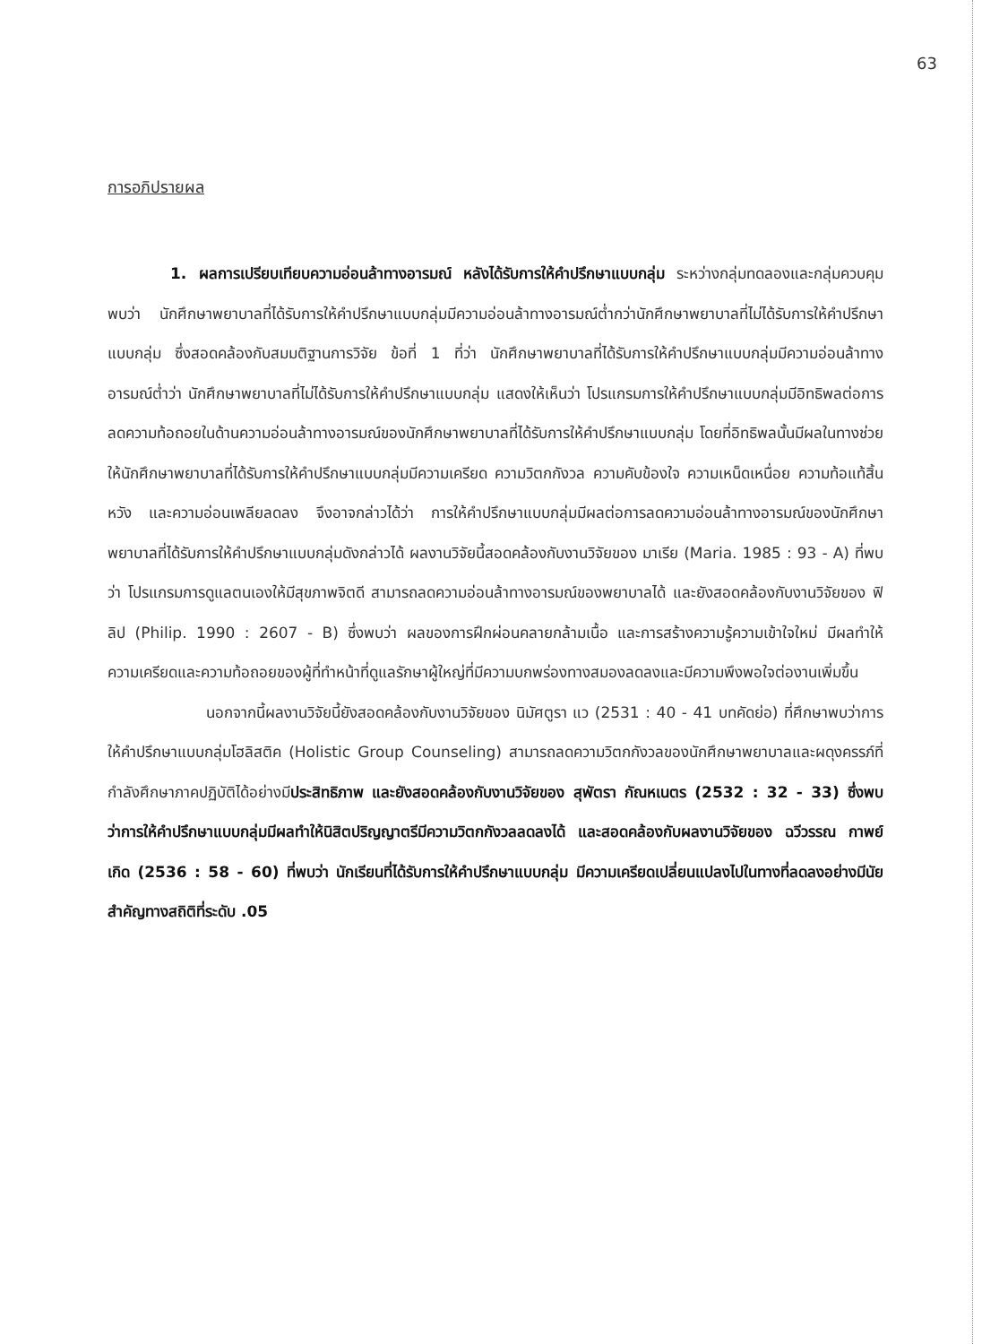63
การอภิปรายผล
1. ผลการเปรียบเทียบความอ่อนล้าทางอารมณ์ หลังได้รับการให้คำปรึกษาแบบกลุ่ม ระหว่างกลุ่มทดลองและกลุ่มควบคุม พบว่า นักศึกษาพยาบาลที่ได้รับการให้คำปรึกษาแบบกลุ่มมีความอ่อนล้าทางอารมณ์ต่ำกว่านักศึกษาพยาบาลที่ไม่ได้รับการให้คำปรึกษาแบบกลุ่ม ซึ่งสอดคล้องกับสมมติฐานการวิจัย ข้อที่ 1 ที่ว่า นักศึกษาพยาบาลที่ได้รับการให้คำปรึกษาแบบกลุ่มมีความอ่อนล้าทางอารมณ์ต่ำว่า นักศึกษาพยาบาลที่ไม่ได้รับการให้คำปรึกษาแบบกลุ่ม แสดงให้เห็นว่า โปรแกรมการให้คำปรึกษาแบบกลุ่มมีอิทธิพลต่อการลดความท้อถอยในด้านความอ่อนล้าทางอารมณ์ของนักศึกษาพยาบาลที่ได้รับการให้คำปรึกษาแบบกลุ่ม โดยที่อิทธิพลนั้นมีผลในทางช่วยให้นักศึกษาพยาบาลที่ได้รับการให้คำปรึกษาแบบกลุ่มมีความเครียด ความวิตกกังวล ความคับข้องใจ ความเหน็ดเหนื่อย ความท้อแท้สิ้นหวัง และความอ่อนเพลียลดลง จึงอาจกล่าวได้ว่า การให้คำปรึกษาแบบกลุ่มมีผลต่อการลดความอ่อนล้าทางอารมณ์ของนักศึกษาพยาบาลที่ได้รับการให้คำปรึกษาแบบกลุ่มดังกล่าวได้ ผลงานวิจัยนี้สอดคล้องกับงานวิจัยของ มาเรีย (Maria. 1985 : 93 - A) ที่พบว่า โปรแกรมการดูแลตนเองให้มีสุขภาพจิตดี สามารถลดความอ่อนล้าทางอารมณ์ของพยาบาลได้ และยังสอดคล้องกับงานวิจัยของ ฟิลิป (Philip. 1990 : 2607 - B) ซึ่งพบว่า ผลของการฝึกผ่อนคลายกล้ามเนื้อ และการสร้างความรู้ความเข้าใจใหม่ มีผลทำให้ความเครียดและความท้อถอยของผู้ที่ทำหน้าที่ดูแลรักษาผู้ใหญ่ที่มีความบกพร่องทางสมองลดลงและมีความพึงพอใจต่องานเพิ่มขึ้น
นอกจากนี้ผลงานวิจัยนี้ยังสอดคล้องกับงานวิจัยของ นิมัศตูรา แว (2531 : 40 - 41 บทคัดย่อ) ที่ศึกษาพบว่าการให้คำปรึกษาแบบกลุ่มโฮลิสติค (Holistic Group Counseling) สามารถลดความวิตกกังวลของนักศึกษาพยาบาลและผดุงครรภ์ที่กำลังศึกษาภาคปฏิบัติได้อย่างมีประสิทธิภาพ และยังสอดคล้องกับงานวิจัยของ สุพัตรา กัณหเนตร (2532 : 32 - 33) ซึ่งพบว่าการให้คำปรึกษาแบบกลุ่มมีผลทำให้นิสิตปริญญาตรีมีความวิตกกังวลลดลงได้ และสอดคล้องกับผลงานวิจัยของ ฉวีวรรณ กาพย์เกิด (2536 : 58 - 60) ที่พบว่า นักเรียนที่ได้รับการให้คำปรึกษาแบบกลุ่ม มีความเครียดเปลี่ยนแปลงไปในทางที่ลดลงอย่างมีนัยสำคัญทางสถิติที่ระดับ .05